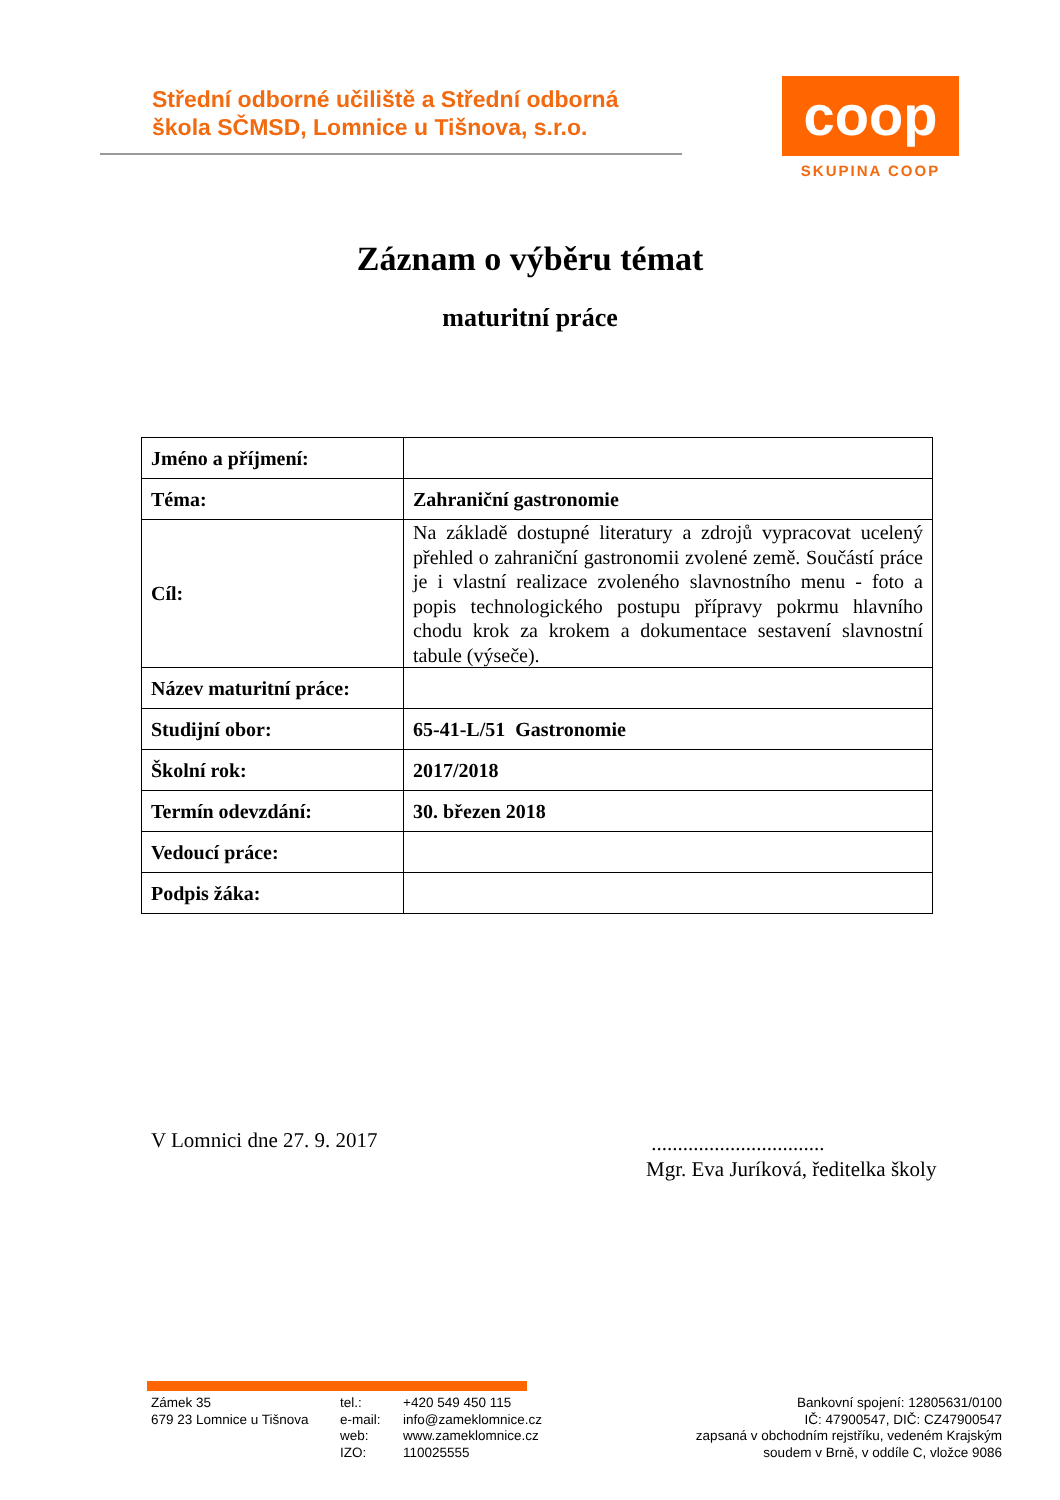Střední odborné učiliště a Střední odborná
škola SČMSD, Lomnice u Tišnova, s.r.o.
coop
SKUPINA COOP
Záznam o výběru témat
maturitní práce
| Jméno a příjmení: | |
| Téma: | Zahraniční gastronomie |
| Cíl: | Na základě dostupné literatury a zdrojů vypracovat ucelený přehled o zahraniční gastronomii zvolené země. Součástí práce je i vlastní realizace zvoleného slavnostního menu - foto a popis technologického postupu přípravy pokrmu hlavního chodu krok za krokem a dokumentace sestavení slavnostní tabule (výseče). |
| Název maturitní práce: | |
| Studijní obor: | 65-41-L/51 Gastronomie |
| Školní rok: | 2017/2018 |
| Termín odevzdání: | 30. březen 2018 |
| Vedoucí práce: | |
| Podpis žáka: | |
V Lomnici dne 27. 9. 2017
.................................
Mgr. Eva Juríková, ředitelka školy
Zámek 35
679 23 Lomnice u Tišnova
tel.:
e-mail:
web:
IZO:
+420 549 450 115
info@zameklomnice.cz
www.zameklomnice.cz
110025555
Bankovní spojení: 12805631/0100
IČ: 47900547, DIČ: CZ47900547
zapsaná v obchodním rejstříku, vedeném Krajským
soudem v Brně, v oddíle C, vložce 9086